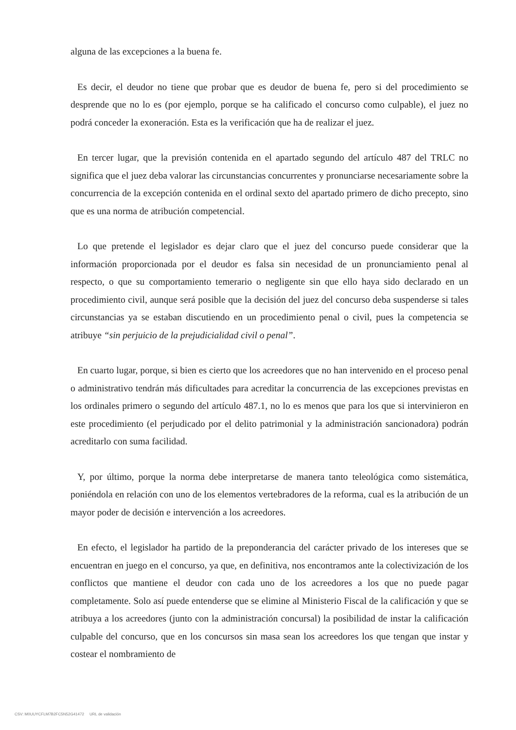alguna de las excepciones a la buena fe.
Es decir, el deudor no tiene que probar que es deudor de buena fe, pero si del procedimiento se desprende que no lo es (por ejemplo, porque se ha calificado el concurso como culpable), el juez no podrá conceder la exoneración. Esta es la verificación que ha de realizar el juez.
En tercer lugar, que la previsión contenida en el apartado segundo del artículo 487 del TRLC no significa que el juez deba valorar las circunstancias concurrentes y pronunciarse necesariamente sobre la concurrencia de la excepción contenida en el ordinal sexto del apartado primero de dicho precepto, sino que es una norma de atribución competencial.
Lo que pretende el legislador es dejar claro que el juez del concurso puede considerar que la información proporcionada por el deudor es falsa sin necesidad de un pronunciamiento penal al respecto, o que su comportamiento temerario o negligente sin que ello haya sido declarado en un procedimiento civil, aunque será posible que la decisión del juez del concurso deba suspenderse si tales circunstancias ya se estaban discutiendo en un procedimiento penal o civil, pues la competencia se atribuye “sin perjuicio de la prejudicialidad civil o penal”.
En cuarto lugar, porque, si bien es cierto que los acreedores que no han intervenido en el proceso penal o administrativo tendrán más dificultades para acreditar la concurrencia de las excepciones previstas en los ordinales primero o segundo del artículo 487.1, no lo es menos que para los que si intervinieron en este procedimiento (el perjudicado por el delito patrimonial y la administración sancionadora) podrán acreditarlo con suma facilidad.
Y, por último, porque la norma debe interpretarse de manera tanto teleológica como sistemática, poniéndola en relación con uno de los elementos vertebradores de la reforma, cual es la atribución de un mayor poder de decisión e intervención a los acreedores.
En efecto, el legislador ha partido de la preponderancia del carácter privado de los intereses que se encuentran en juego en el concurso, ya que, en definitiva, nos encontramos ante la colectivización de los conflictos que mantiene el deudor con cada uno de los acreedores a los que no puede pagar completamente. Solo así puede entenderse que se elimine al Ministerio Fiscal de la calificación y que se atribuya a los acreedores (junto con la administración concursal) la posibilidad de instar la calificación culpable del concurso, que en los concursos sin masa sean los acreedores los que tengan que instar y costear el nombramiento de
CSV: M0UUYCFLM7B2FC5N52G41472 URL de validación